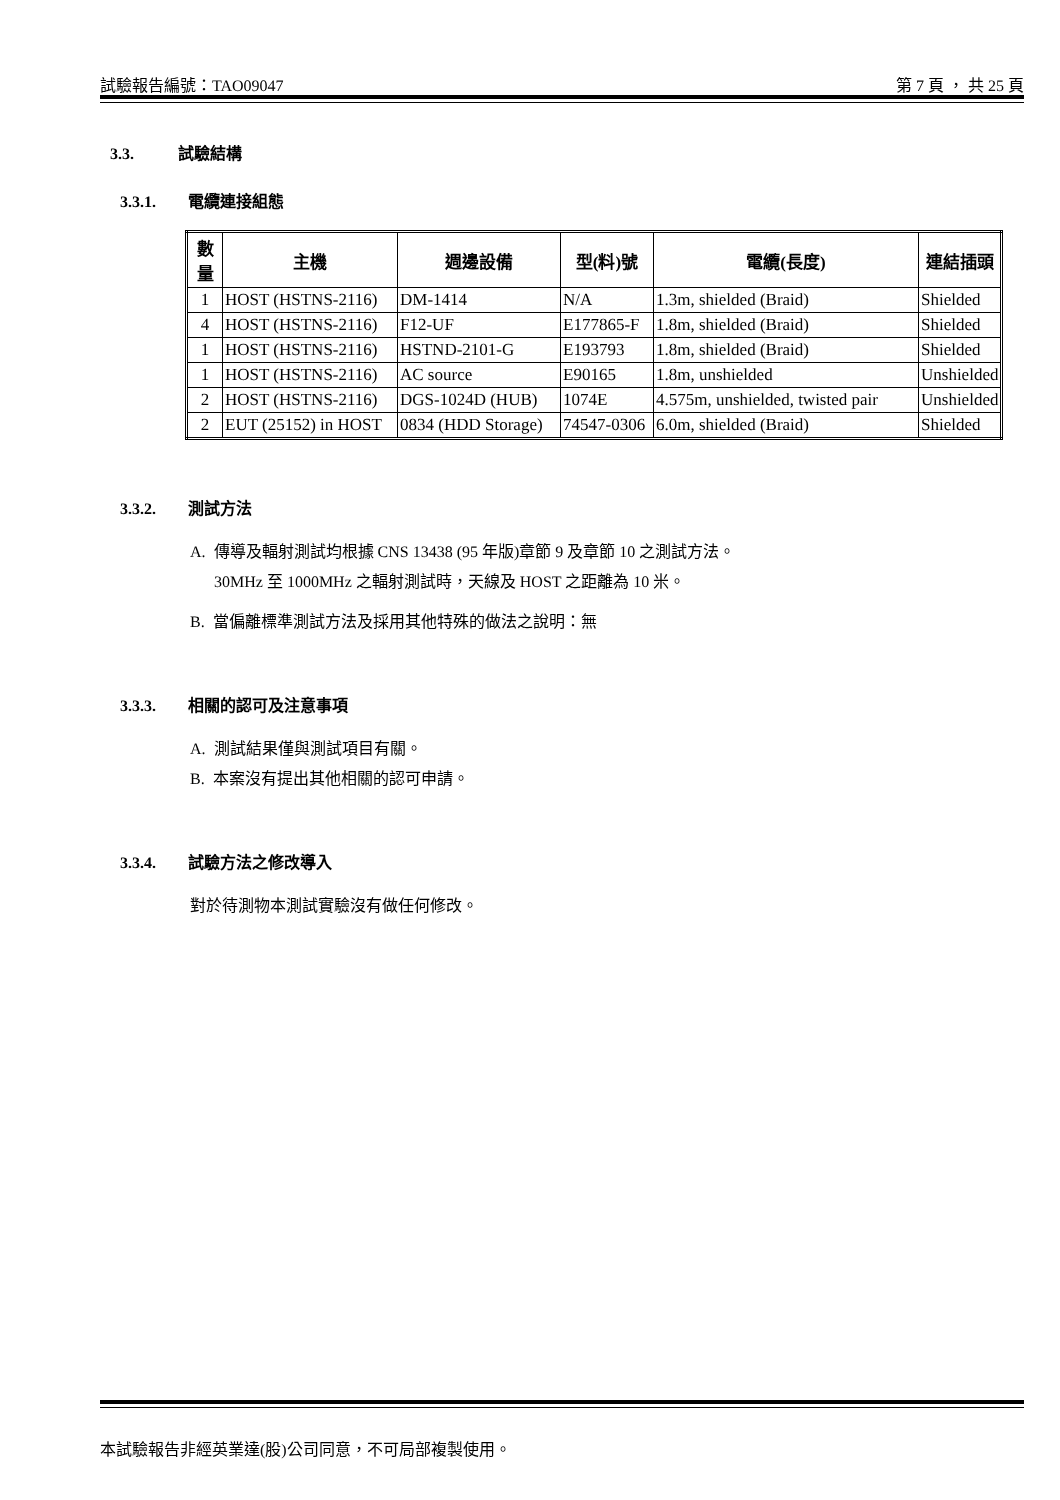試驗報告編號：TAO09047 第 7 頁 ， 共 25 頁
3.3. 試驗結構
3.3.1. 電纜連接組態
| 數 量 | 主機 | 週邊設備 | 型(料)號 | 電纜(長度) | 連結插頭 |
| --- | --- | --- | --- | --- | --- |
| 1 | HOST (HSTNS-2116) | DM-1414 | N/A | 1.3m, shielded (Braid) | Shielded |
| 4 | HOST (HSTNS-2116) | F12-UF | E177865-F | 1.8m, shielded (Braid) | Shielded |
| 1 | HOST (HSTNS-2116) | HSTND-2101-G | E193793 | 1.8m, shielded (Braid) | Shielded |
| 1 | HOST (HSTNS-2116) | AC source | E90165 | 1.8m, unshielded | Unshielded |
| 2 | HOST (HSTNS-2116) | DGS-1024D (HUB) | 1074E | 4.575m, unshielded, twisted pair | Unshielded |
| 2 | EUT (25152) in HOST | 0834 (HDD Storage) | 74547-0306 | 6.0m, shielded (Braid) | Shielded |
3.3.2. 測試方法
A. 傳導及輻射測試均根據 CNS 13438 (95 年版)章節 9 及章節 10 之測試方法。
30MHz 至 1000MHz 之輻射測試時，天線及 HOST 之距離為 10 米。
B. 當偏離標準測試方法及採用其他特殊的做法之說明：無
3.3.3. 相關的認可及注意事項
A. 測試結果僅與測試項目有關。
B. 本案沒有提出其他相關的認可申請。
3.3.4. 試驗方法之修改導入
對於待測物本測試實驗沒有做任何修改。
本試驗報告非經英業達(股)公司同意，不可局部複製使用。